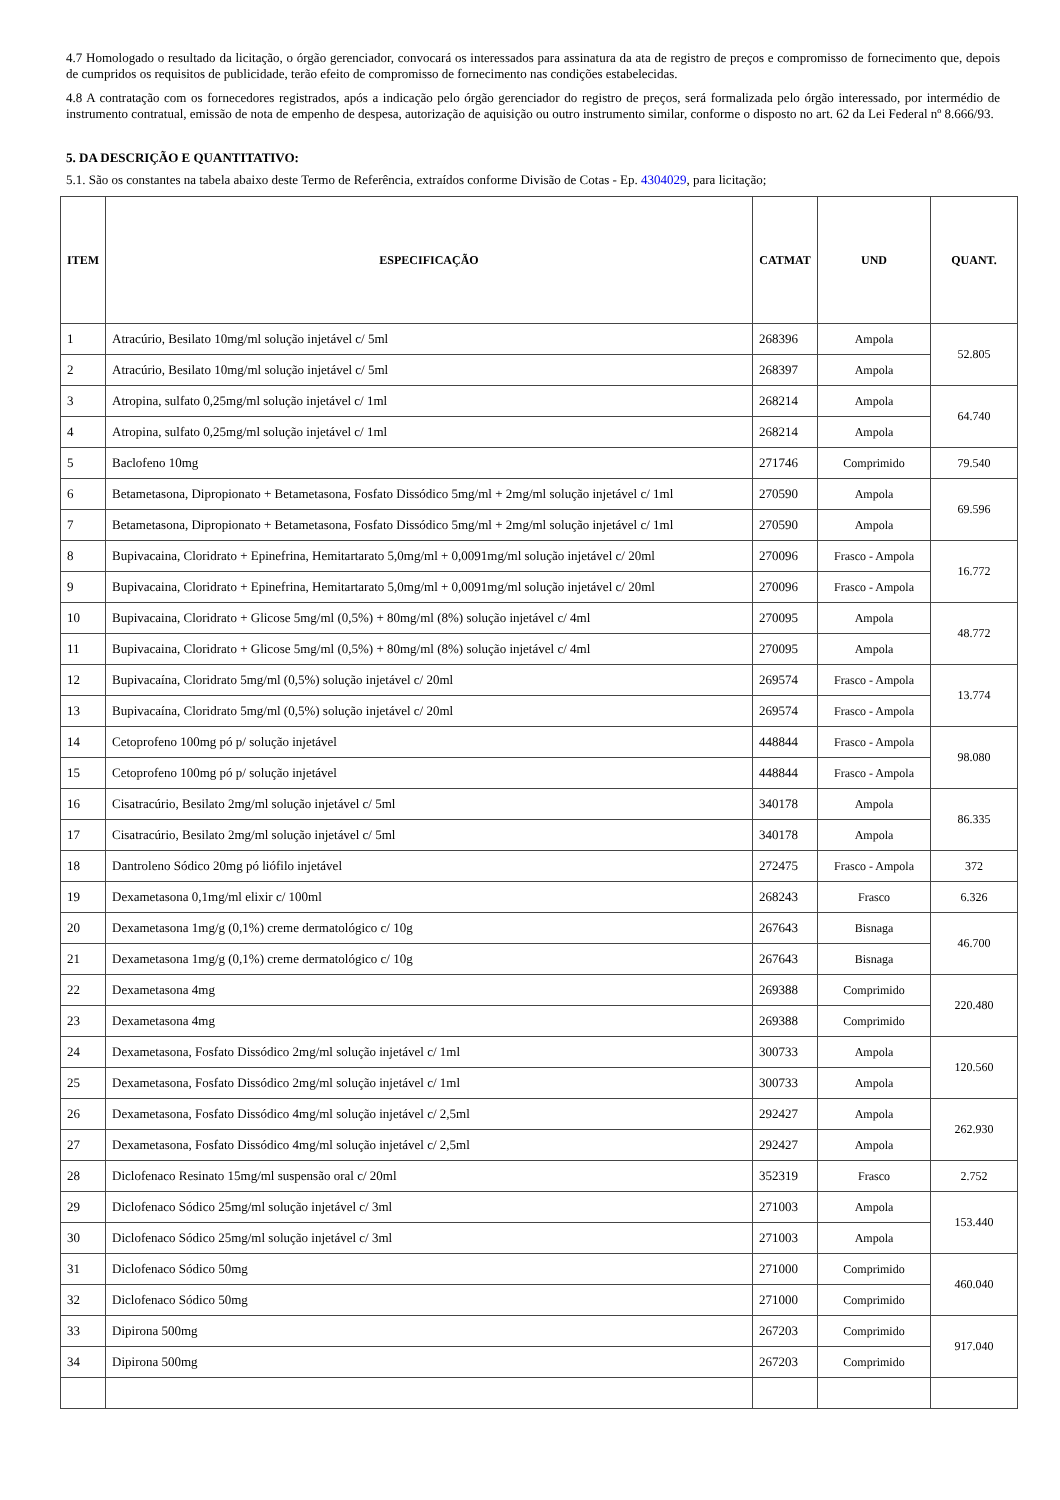4.7 Homologado o resultado da licitação, o órgão gerenciador, convocará os interessados para assinatura da ata de registro de preços e compromisso de fornecimento que, depois de cumpridos os requisitos de publicidade, terão efeito de compromisso de fornecimento nas condições estabelecidas.
4.8 A contratação com os fornecedores registrados, após a indicação pelo órgão gerenciador do registro de preços, será formalizada pelo órgão interessado, por intermédio de instrumento contratual, emissão de nota de empenho de despesa, autorização de aquisição ou outro instrumento similar, conforme o disposto no art. 62 da Lei Federal nº 8.666/93.
5. DA DESCRIÇÃO E QUANTITATIVO:
5.1. São os constantes na tabela abaixo deste Termo de Referência, extraídos conforme Divisão de Cotas - Ep. 4304029, para licitação;
| ITEM | ESPECIFICAÇÃO | CATMAT | UND | QUANT. |
| --- | --- | --- | --- | --- |
| 1 | Atracúrio, Besilato 10mg/ml solução injetável c/ 5ml | 268396 | Ampola | 52.805 |
| 2 | Atracúrio, Besilato 10mg/ml solução injetável c/ 5ml | 268397 | Ampola | |
| 3 | Atropina, sulfato 0,25mg/ml solução injetável c/ 1ml | 268214 | Ampola | 64.740 |
| 4 | Atropina, sulfato 0,25mg/ml solução injetável c/ 1ml | 268214 | Ampola | |
| 5 | Baclofeno 10mg | 271746 | Comprimido | 79.540 |
| 6 | Betametasona, Dipropionato + Betametasona, Fosfato Dissódico 5mg/ml + 2mg/ml solução injetável c/ 1ml | 270590 | Ampola | 69.596 |
| 7 | Betametasona, Dipropionato + Betametasona, Fosfato Dissódico 5mg/ml + 2mg/ml solução injetável c/ 1ml | 270590 | Ampola | |
| 8 | Bupivacaina, Cloridrato + Epinefrina, Hemitartarato 5,0mg/ml + 0,0091mg/ml solução injetável c/ 20ml | 270096 | Frasco - Ampola | 16.772 |
| 9 | Bupivacaina, Cloridrato + Epinefrina, Hemitartarato 5,0mg/ml + 0,0091mg/ml solução injetável c/ 20ml | 270096 | Frasco - Ampola | |
| 10 | Bupivacaina, Cloridrato + Glicose 5mg/ml (0,5%) + 80mg/ml (8%) solução injetável c/ 4ml | 270095 | Ampola | 48.772 |
| 11 | Bupivacaina, Cloridrato + Glicose 5mg/ml (0,5%) + 80mg/ml (8%) solução injetável c/ 4ml | 270095 | Ampola | |
| 12 | Bupivacaína, Cloridrato 5mg/ml (0,5%) solução injetável c/ 20ml | 269574 | Frasco - Ampola | 13.774 |
| 13 | Bupivacaína, Cloridrato 5mg/ml (0,5%) solução injetável c/ 20ml | 269574 | Frasco - Ampola | |
| 14 | Cetoprofeno 100mg pó p/ solução injetável | 448844 | Frasco - Ampola | 98.080 |
| 15 | Cetoprofeno 100mg pó p/ solução injetável | 448844 | Frasco - Ampola | |
| 16 | Cisatracúrio, Besilato 2mg/ml solução injetável c/ 5ml | 340178 | Ampola | 86.335 |
| 17 | Cisatracúrio, Besilato 2mg/ml solução injetável c/ 5ml | 340178 | Ampola | |
| 18 | Dantroleno Sódico 20mg pó liófilo injetável | 272475 | Frasco - Ampola | 372 |
| 19 | Dexametasona 0,1mg/ml elixir c/ 100ml | 268243 | Frasco | 6.326 |
| 20 | Dexametasona 1mg/g (0,1%) creme dermatológico c/ 10g | 267643 | Bisnaga | 46.700 |
| 21 | Dexametasona 1mg/g (0,1%) creme dermatológico c/ 10g | 267643 | Bisnaga | |
| 22 | Dexametasona 4mg | 269388 | Comprimido | 220.480 |
| 23 | Dexametasona 4mg | 269388 | Comprimido | |
| 24 | Dexametasona, Fosfato Dissódico 2mg/ml solução injetável c/ 1ml | 300733 | Ampola | 120.560 |
| 25 | Dexametasona, Fosfato Dissódico 2mg/ml solução injetável c/ 1ml | 300733 | Ampola | |
| 26 | Dexametasona, Fosfato Dissódico 4mg/ml solução injetável c/ 2,5ml | 292427 | Ampola | 262.930 |
| 27 | Dexametasona, Fosfato Dissódico 4mg/ml solução injetável c/ 2,5ml | 292427 | Ampola | |
| 28 | Diclofenaco Resinato 15mg/ml suspensão oral c/ 20ml | 352319 | Frasco | 2.752 |
| 29 | Diclofenaco Sódico 25mg/ml solução injetável c/ 3ml | 271003 | Ampola | 153.440 |
| 30 | Diclofenaco Sódico 25mg/ml solução injetável c/ 3ml | 271003 | Ampola | |
| 31 | Diclofenaco Sódico 50mg | 271000 | Comprimido | 460.040 |
| 32 | Diclofenaco Sódico 50mg | 271000 | Comprimido | |
| 33 | Dipirona 500mg | 267203 | Comprimido | 917.040 |
| 34 | Dipirona 500mg | 267203 | Comprimido | |